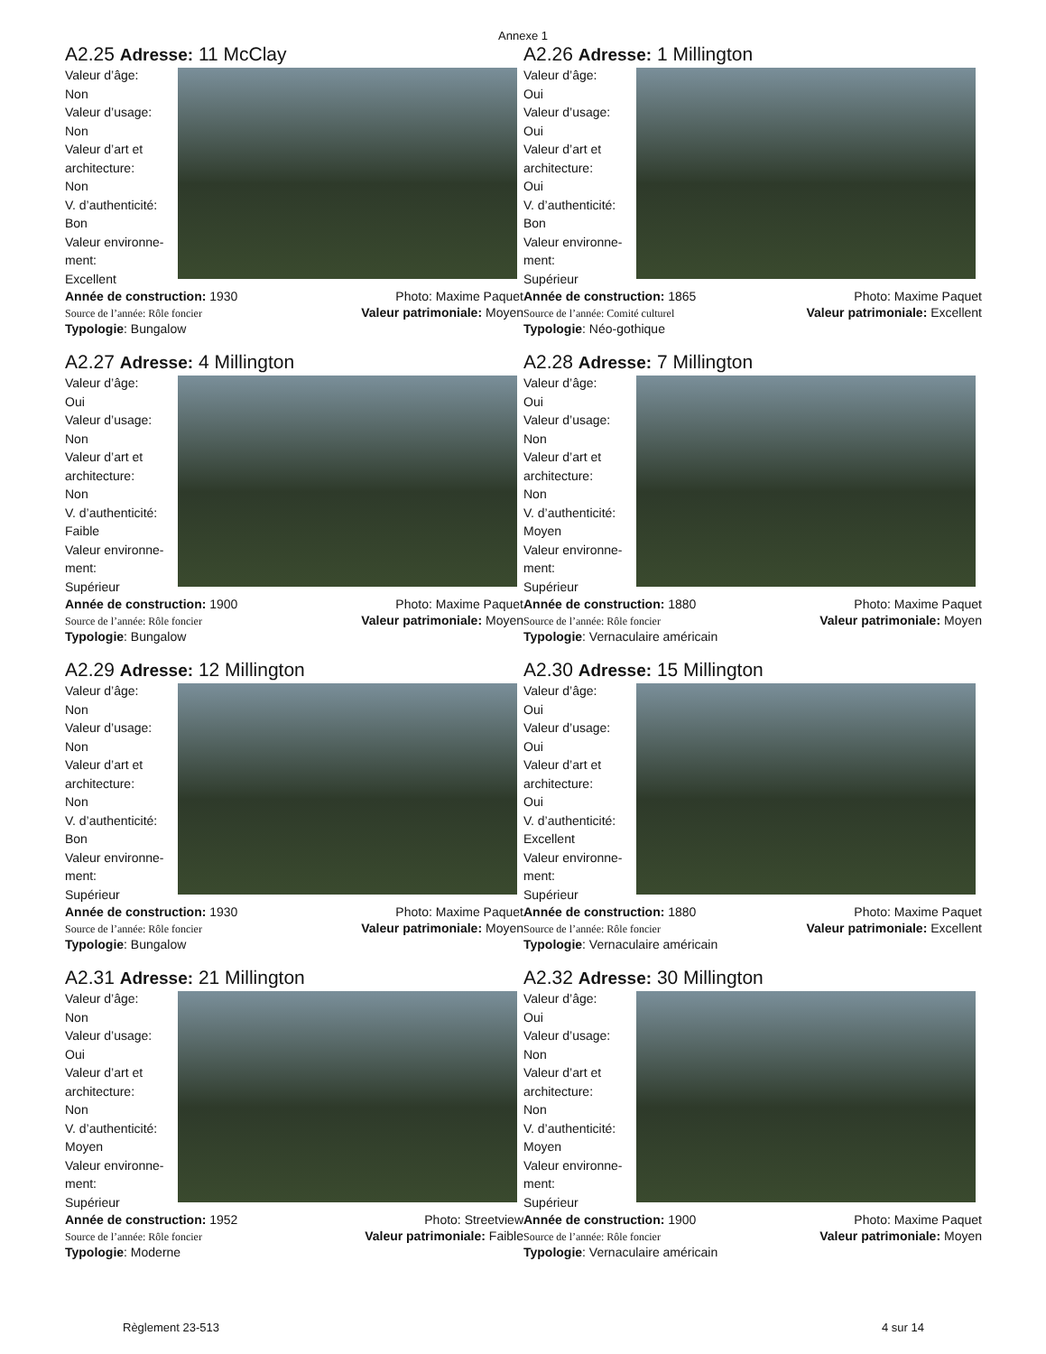Annexe 1
A2.25 Adresse: 11 McClay
Valeur d’âge:
Non
Valeur d’usage:
Non
Valeur d’art et
architecture:
Non
V. d’authenticité:
Bon
Valeur environne-
ment:
Excellent
Année de construction: 1930
Source de l’année: Rôle foncier Photo: Maxime Paquet
Valeur patrimoniale: Moyen
Typologie: Bungalow
A2.26 Adresse: 1 Millington
Valeur d’âge:
Oui
Valeur d’usage:
Oui
Valeur d’art et
architecture:
Oui
V. d’authenticité:
Bon
Valeur environne-
ment:
Supérieur
Année de construction: 1865
Source de l’année: Comité culturel Photo: Maxime Paquet
Valeur patrimoniale: Excellent
Typologie: Néo-gothique
A2.27 Adresse: 4 Millington
Valeur d’âge:
Oui
Valeur d’usage:
Non
Valeur d’art et
architecture:
Non
V. d’authenticité:
Faible
Valeur environne-
ment:
Supérieur
Année de construction: 1900
Source de l’année: Rôle foncier Photo: Maxime Paquet
Valeur patrimoniale: Moyen
Typologie: Bungalow
A2.28 Adresse: 7 Millington
Valeur d’âge:
Oui
Valeur d’usage:
Non
Valeur d’art et
architecture:
Non
V. d’authenticité:
Moyen
Valeur environne-
ment:
Supérieur
Année de construction: 1880
Source de l’année: Rôle foncier Photo: Maxime Paquet
Valeur patrimoniale: Moyen
Typologie: Vernaculaire américain
A2.29 Adresse: 12 Millington
Valeur d’âge:
Non
Valeur d’usage:
Non
Valeur d’art et
architecture:
Non
V. d’authenticité:
Bon
Valeur environne-
ment:
Supérieur
Année de construction: 1930
Source de l’année: Rôle foncier Photo: Maxime Paquet
Valeur patrimoniale: Moyen
Typologie: Bungalow
A2.30 Adresse: 15 Millington
Valeur d’âge:
Oui
Valeur d’usage:
Oui
Valeur d’art et
architecture:
Oui
V. d’authenticité:
Excellent
Valeur environne-
ment:
Supérieur
Année de construction: 1880
Source de l’année: Rôle foncier Photo: Maxime Paquet
Valeur patrimoniale: Excellent
Typologie: Vernaculaire américain
A2.31 Adresse: 21 Millington
Valeur d’âge:
Non
Valeur d’usage:
Oui
Valeur d’art et
architecture:
Non
V. d’authenticité:
Moyen
Valeur environne-
ment:
Supérieur
Année de construction: 1952
Source de l’année: Rôle foncier Photo: Streetview
Valeur patrimoniale: Faible
Typologie: Moderne
A2.32 Adresse: 30 Millington
Valeur d’âge:
Oui
Valeur d’usage:
Non
Valeur d’art et
architecture:
Non
V. d’authenticité:
Moyen
Valeur environne-
ment:
Supérieur
Année de construction: 1900
Source de l’année: Rôle foncier Photo: Maxime Paquet
Valeur patrimoniale: Moyen
Typologie: Vernaculaire américain
Règlement 23-513 4 sur 14